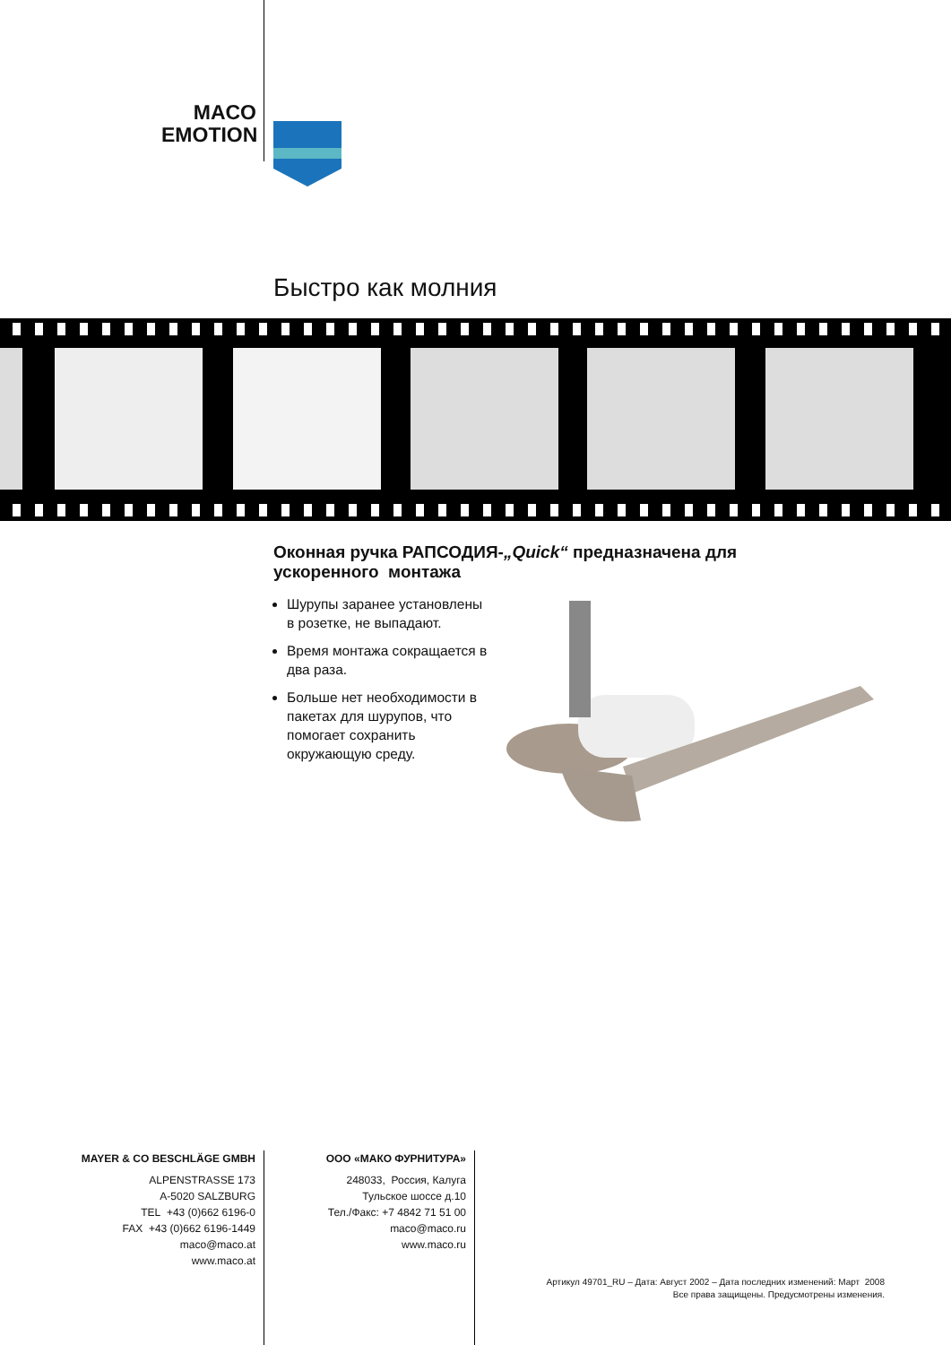MACO
EMOTION
Быстро как молния
Оконная ручка РАПСОДИЯ-„Quick“ предназначена для ускоренного монтажа
Шурупы заранее уста­новлены в розетке, не выпадают.
Время монтажа сокраща­ется в два раза.
Больше нет необходимо­сти в пакетах для шуру­пов, что помогает сохра­нить окружающую среду.
MAYER & CO BESCHLÄGE GMBH
ALPENSTRASSE 173
A-5020 SALZBURG
TEL +43 (0)662 6196-0
FAX +43 (0)662 6196-1449
maco@maco.at
www.maco.at
ООО «МАКО ФУРНИТУРА»
248033, Россия, Калуга
Тульское шоссе д.10
Тел./Факс: +7 4842 71 51 00
maco@maco.ru
www.maco.ru
Артикул 49701_RU – Дата: Август 2002 – Дата последних изменений: Март 2008
Все права защищены. Предусмотрены изменения.